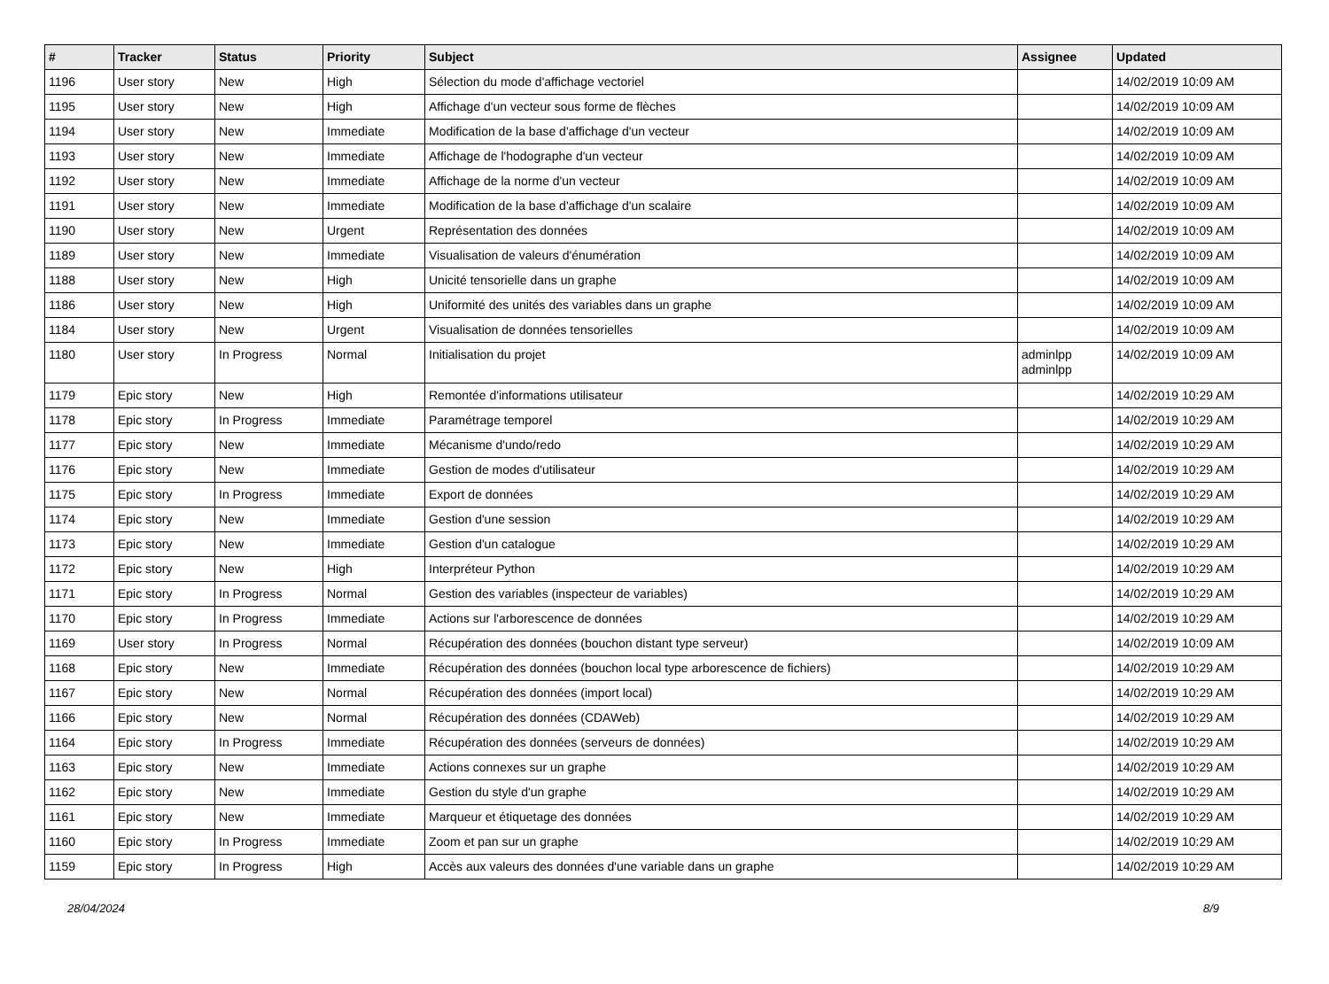| # | Tracker | Status | Priority | Subject | Assignee | Updated |
| --- | --- | --- | --- | --- | --- | --- |
| 1196 | User story | New | High | Sélection du mode d'affichage vectoriel | | 14/02/2019 10:09 AM |
| 1195 | User story | New | High | Affichage d'un vecteur sous forme de flèches | | 14/02/2019 10:09 AM |
| 1194 | User story | New | Immediate | Modification de la base d'affichage d'un vecteur | | 14/02/2019 10:09 AM |
| 1193 | User story | New | Immediate | Affichage de l'hodographe d'un vecteur | | 14/02/2019 10:09 AM |
| 1192 | User story | New | Immediate | Affichage de la norme d'un vecteur | | 14/02/2019 10:09 AM |
| 1191 | User story | New | Immediate | Modification de la base d'affichage d'un scalaire | | 14/02/2019 10:09 AM |
| 1190 | User story | New | Urgent | Représentation des données | | 14/02/2019 10:09 AM |
| 1189 | User story | New | Immediate | Visualisation de valeurs d'énumération | | 14/02/2019 10:09 AM |
| 1188 | User story | New | High | Unicité tensorielle dans un graphe | | 14/02/2019 10:09 AM |
| 1186 | User story | New | High | Uniformité des unités des variables dans un graphe | | 14/02/2019 10:09 AM |
| 1184 | User story | New | Urgent | Visualisation de données tensorielles | | 14/02/2019 10:09 AM |
| 1180 | User story | In Progress | Normal | Initialisation du projet | adminlpp adminlpp | 14/02/2019 10:09 AM |
| 1179 | Epic story | New | High | Remontée d'informations utilisateur | | 14/02/2019 10:29 AM |
| 1178 | Epic story | In Progress | Immediate | Paramétrage temporel | | 14/02/2019 10:29 AM |
| 1177 | Epic story | New | Immediate | Mécanisme d'undo/redo | | 14/02/2019 10:29 AM |
| 1176 | Epic story | New | Immediate | Gestion de modes d'utilisateur | | 14/02/2019 10:29 AM |
| 1175 | Epic story | In Progress | Immediate | Export de données | | 14/02/2019 10:29 AM |
| 1174 | Epic story | New | Immediate | Gestion d'une session | | 14/02/2019 10:29 AM |
| 1173 | Epic story | New | Immediate | Gestion d'un catalogue | | 14/02/2019 10:29 AM |
| 1172 | Epic story | New | High | Interpréteur Python | | 14/02/2019 10:29 AM |
| 1171 | Epic story | In Progress | Normal | Gestion des variables (inspecteur de variables) | | 14/02/2019 10:29 AM |
| 1170 | Epic story | In Progress | Immediate | Actions sur l'arborescence de données | | 14/02/2019 10:29 AM |
| 1169 | User story | In Progress | Normal | Récupération des données (bouchon distant type serveur) | | 14/02/2019 10:09 AM |
| 1168 | Epic story | New | Immediate | Récupération des données (bouchon local type arborescence de fichiers) | | 14/02/2019 10:29 AM |
| 1167 | Epic story | New | Normal | Récupération des données (import local) | | 14/02/2019 10:29 AM |
| 1166 | Epic story | New | Normal | Récupération des données (CDAWeb) | | 14/02/2019 10:29 AM |
| 1164 | Epic story | In Progress | Immediate | Récupération des données (serveurs de données) | | 14/02/2019 10:29 AM |
| 1163 | Epic story | New | Immediate | Actions connexes sur un graphe | | 14/02/2019 10:29 AM |
| 1162 | Epic story | New | Immediate | Gestion du style d'un graphe | | 14/02/2019 10:29 AM |
| 1161 | Epic story | New | Immediate | Marqueur et étiquetage des données | | 14/02/2019 10:29 AM |
| 1160 | Epic story | In Progress | Immediate | Zoom et pan sur un graphe | | 14/02/2019 10:29 AM |
| 1159 | Epic story | In Progress | High | Accès aux valeurs des données d'une variable dans un graphe | | 14/02/2019 10:29 AM |
28/04/2024 8/9